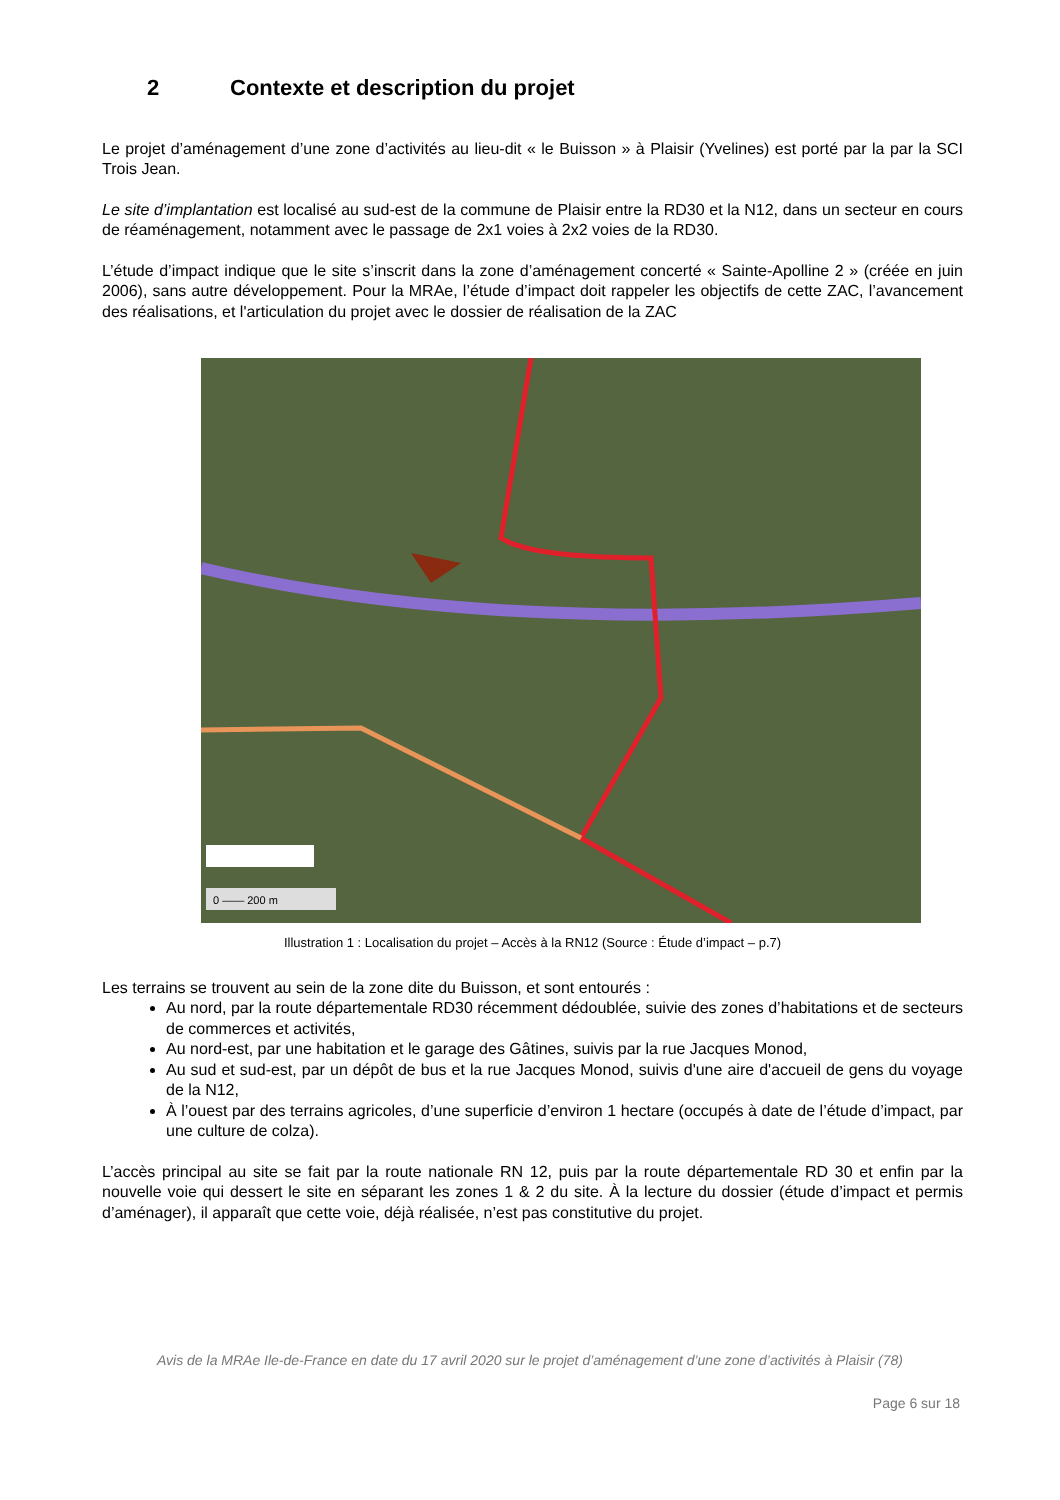2 Contexte et description du projet
Le projet d’aménagement d’une zone d’activités au lieu-dit « le Buisson » à Plaisir (Yvelines) est porté par la par la SCI Trois Jean.
Le site d’implantation est localisé au sud-est de la commune de Plaisir entre la RD30 et la N12, dans un secteur en cours de réaménagement, notamment avec le passage de 2x1 voies à 2x2 voies de la RD30.
L’étude d’impact indique que le site s’inscrit dans la zone d’aménagement concerté « Sainte-Apolline 2 » (créée en juin 2006), sans autre développement. Pour la MRAe, l’étude d’impact doit rappeler les objectifs de cette ZAC, l’avancement des réalisations, et l'articulation du projet avec le dossier de réalisation de la ZAC
0 —— 200 m
Illustration 1 : Localisation du projet – Accès à la RN12 (Source : Étude d’impact – p.7)
Les terrains se trouvent au sein de la zone dite du Buisson, et sont entourés :
Au nord, par la route départementale RD30 récemment dédoublée, suivie des zones d’habitations et de secteurs de commerces et activités,
Au nord-est, par une habitation et le garage des Gâtines, suivis par la rue Jacques Monod,
Au sud et sud-est, par un dépôt de bus et la rue Jacques Monod, suivis d'une aire d'accueil de gens du voyage de la N12,
À l’ouest par des terrains agricoles, d’une superficie d’environ 1 hectare (occupés à date de l’étude d’impact, par une culture de colza).
L’accès principal au site se fait par la route nationale RN 12, puis par la route départementale RD 30 et enfin par la nouvelle voie qui dessert le site en séparant les zones 1 & 2 du site. À la lecture du dossier (étude d’impact et permis d’aménager), il apparaît que cette voie, déjà réalisée, n’est pas constitutive du projet.
Avis de la MRAe Ile-de-France en date du 17 avril 2020 sur le projet d’aménagement d’une zone d’activités à Plaisir (78)
Page 6 sur 18